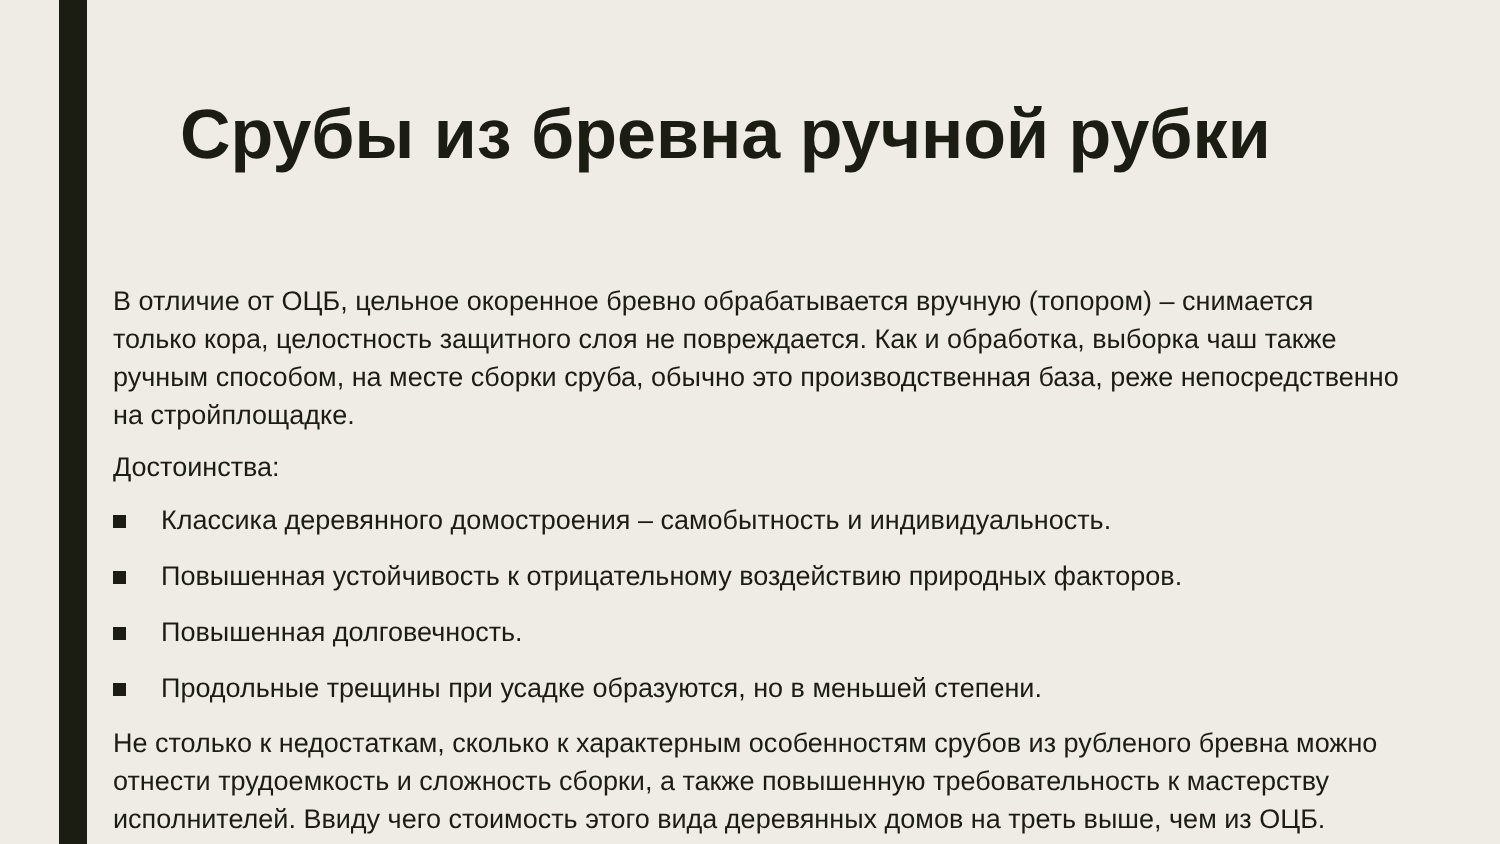Срубы из бревна ручной рубки
В отличие от ОЦБ, цельное окоренное бревно обрабатывается вручную (топором) – снимается только кора, целостность защитного слоя не повреждается. Как и обработка, выборка чаш также ручным способом, на месте сборки сруба, обычно это производственная база, реже непосредственно на стройплощадке.
Достоинства:
Классика деревянного домостроения – самобытность и индивидуальность.
Повышенная устойчивость к отрицательному воздействию природных факторов.
Повышенная долговечность.
Продольные трещины при усадке образуются, но в меньшей степени.
Не столько к недостаткам, сколько к характерным особенностям срубов из рубленого бревна можно отнести трудоемкость и сложность сборки, а также повышенную требовательность к мастерству исполнителей. Ввиду чего стоимость этого вида деревянных домов на треть выше, чем из ОЦБ.